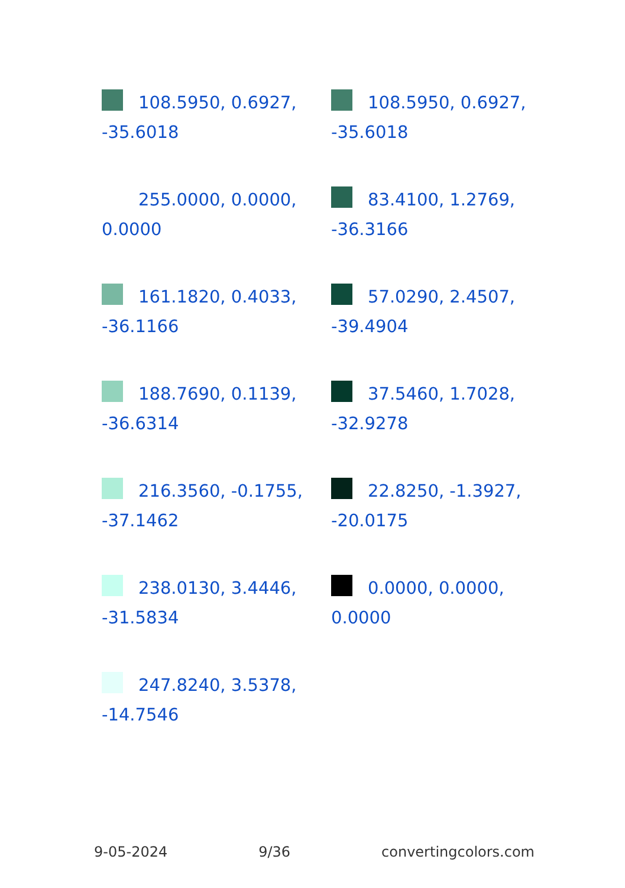108.5950, 0.6927, -35.6018
108.5950, 0.6927, -35.6018
255.0000, 0.0000, 0.0000
83.4100, 1.2769, -36.3166
161.1820, 0.4033, -36.1166
57.0290, 2.4507, -39.4904
188.7690, 0.1139, -36.6314
37.5460, 1.7028, -32.9278
216.3560, -0.1755, -37.1462
22.8250, -1.3927, -20.0175
238.0130, 3.4446, -31.5834
0.0000, 0.0000, 0.0000
247.8240, 3.5378, -14.7546
9-05-2024 9/36 convertingcolors.com